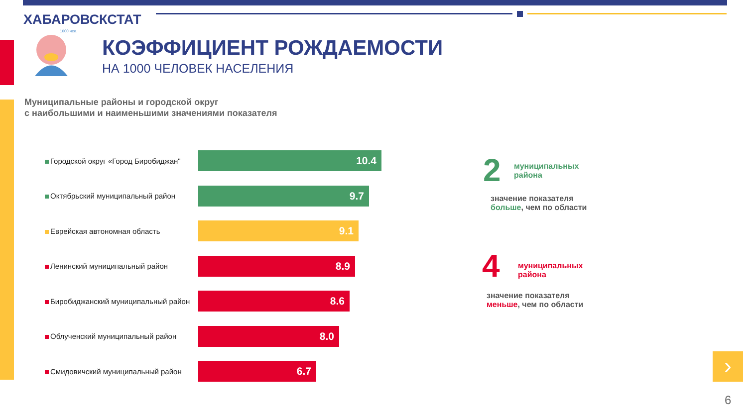ХАБАРОВСКСТАТ
1000 чел.
КОЭФФИЦИЕНТ РОЖДАЕМОСТИ
НА 1000 ЧЕЛОВЕК НАСЕЛЕНИЯ
Муниципальные районы и городской округ
с наибольшими и наименьшими значениями показателя
Городской округ «Город Биробиджан"
10.4
Октябрьский муниципальный район
9.7
Еврейская автономная область
9.1
Ленинский муниципальный район
8.9
Биробиджанский муниципальный район
8.6
Облученский муниципальный район
8.0
Смидовичский муниципальный район
6.7
2
муниципальных
района
значение показателя
больше, чем по области
4
муниципальных
района
значение показателя
меньше, чем по области
›
6